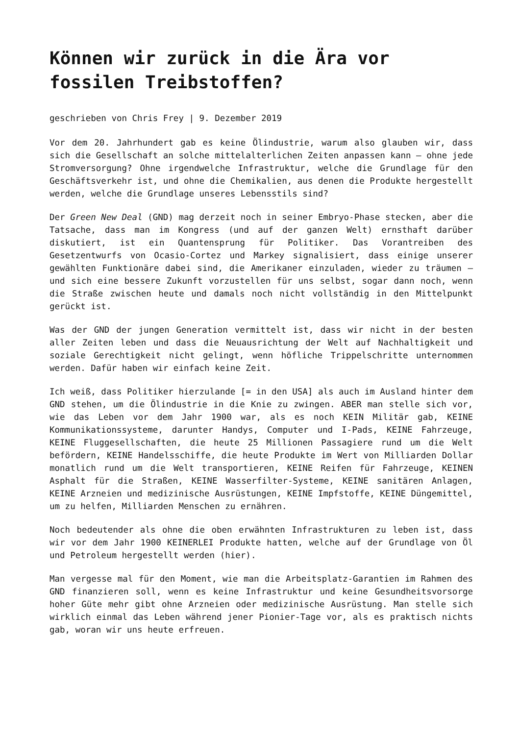Können wir zurück in die Ära vor fossilen Treibstoffen?
geschrieben von Chris Frey | 9. Dezember 2019
Vor dem 20. Jahrhundert gab es keine Ölindustrie, warum also glauben wir, dass sich die Gesellschaft an solche mittelalterlichen Zeiten anpassen kann – ohne jede Stromversorgung? Ohne irgendwelche Infrastruktur, welche die Grundlage für den Geschäftsverkehr ist, und ohne die Chemikalien, aus denen die Produkte hergestellt werden, welche die Grundlage unseres Lebensstils sind?
Der Green New Deal (GND) mag derzeit noch in seiner Embryo-Phase stecken, aber die Tatsache, dass man im Kongress (und auf der ganzen Welt) ernsthaft darüber diskutiert, ist ein Quantensprung für Politiker. Das Vorantreiben des Gesetzentwurfs von Ocasio-Cortez und Markey signalisiert, dass einige unserer gewählten Funktionäre dabei sind, die Amerikaner einzuladen, wieder zu träumen – und sich eine bessere Zukunft vorzustellen für uns selbst, sogar dann noch, wenn die Straße zwischen heute und damals noch nicht vollständig in den Mittelpunkt gerückt ist.
Was der GND der jungen Generation vermittelt ist, dass wir nicht in der besten aller Zeiten leben und dass die Neuausrichtung der Welt auf Nachhaltigkeit und soziale Gerechtigkeit nicht gelingt, wenn höfliche Trippelschritte unternommen werden. Dafür haben wir einfach keine Zeit.
Ich weiß, dass Politiker hierzulande [= in den USA] als auch im Ausland hinter dem GND stehen, um die Ölindustrie in die Knie zu zwingen. ABER man stelle sich vor, wie das Leben vor dem Jahr 1900 war, als es noch KEIN Militär gab, KEINE Kommunikationssysteme, darunter Handys, Computer und I-Pads, KEINE Fahrzeuge, KEINE Fluggesellschaften, die heute 25 Millionen Passagiere rund um die Welt befördern, KEINE Handelsschiffe, die heute Produkte im Wert von Milliarden Dollar monatlich rund um die Welt transportieren, KEINE Reifen für Fahrzeuge, KEINEN Asphalt für die Straßen, KEINE Wasserfilter-Systeme, KEINE sanitären Anlagen, KEINE Arzneien und medizinische Ausrüstungen, KEINE Impfstoffe, KEINE Düngemittel, um zu helfen, Milliarden Menschen zu ernähren.
Noch bedeutender als ohne die oben erwähnten Infrastrukturen zu leben ist, dass wir vor dem Jahr 1900 KEINERLEI Produkte hatten, welche auf der Grundlage von Öl und Petroleum hergestellt werden (hier).
Man vergesse mal für den Moment, wie man die Arbeitsplatz-Garantien im Rahmen des GND finanzieren soll, wenn es keine Infrastruktur und keine Gesundheitsvorsorge hoher Güte mehr gibt ohne Arzneien oder medizinische Ausrüstung. Man stelle sich wirklich einmal das Leben während jener Pionier-Tage vor, als es praktisch nichts gab, woran wir uns heute erfreuen.